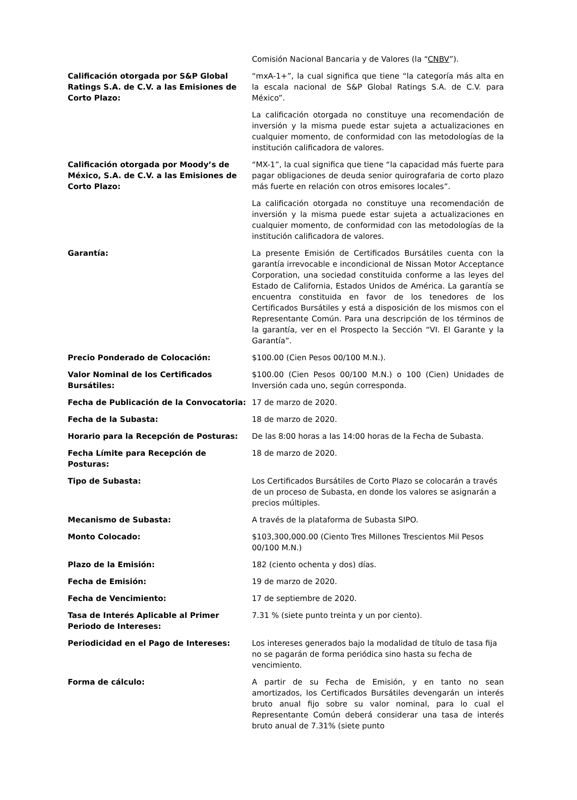| | Comisión Nacional Bancaria y de Valores (la “ CNBV ”). |
| Calificación otorgada por S&P Global Ratings S.A. de C.V. a las Emisiones de Corto Plazo: | “mxA-1+”, la cual significa que tiene “la categoría más alta en la escala nacional de S&P Global Ratings S.A. de C.V. para México”. La calificación otorgada no constituye una recomendación de inversión y la misma puede estar sujeta a actualizaciones en cualquier momento, de conformidad con las metodologías de la institución calificadora de valores. |
| Calificación otorgada por Moody’s de México, S.A. de C.V. a las Emisiones de Corto Plazo: | “MX-1”, la cual significa que tiene “la capacidad más fuerte para pagar obligaciones de deuda senior quirografaria de corto plazo más fuerte en relación con otros emisores locales”. La calificación otorgada no constituye una recomendación de inversión y la misma puede estar sujeta a actualizaciones en cualquier momento, de conformidad con las metodologías de la institución calificadora de valores. |
| Garantía: | La presente Emisión de Certificados Bursátiles cuenta con la garantía irrevocable e incondicional de Nissan Motor Acceptance Corporation, una sociedad constituida conforme a las leyes del Estado de California, Estados Unidos de América. La garantía se encuentra constituida en favor de los tenedores de los Certificados Bursátiles y está a disposición de los mismos con el Representante Común. Para una descripción de los términos de la garantía, ver en el Prospecto la Sección “VI. El Garante y la Garantía”. |
| Precio Ponderado de Colocación: | $100.00 (Cien Pesos 00/100 M.N.). |
| Valor Nominal de los Certificados Bursátiles: | $100.00 (Cien Pesos 00/100 M.N.) o 100 (Cien) Unidades de Inversión cada uno, según corresponda. |
| Fecha de Publicación de la Convocatoria: | 17 de marzo de 2020. |
| Fecha de la Subasta: | 18 de marzo de 2020. |
| Horario para la Recepción de Posturas: | De las 8:00 horas a las 14:00 horas de la Fecha de Subasta. |
| Fecha Límite para Recepción de Posturas: | 18 de marzo de 2020. |
| Tipo de Subasta: | Los Certificados Bursátiles de Corto Plazo se colocarán a través de un proceso de Subasta, en donde los valores se asignarán a precios múltiples. |
| Mecanismo de Subasta: | A través de la plataforma de Subasta SIPO. |
| Monto Colocado: | $103,300,000.00 (Ciento Tres Millones Trescientos Mil Pesos 00/100 M.N.) |
| Plazo de la Emisión: | 182 (ciento ochenta y dos) días. |
| Fecha de Emisión: | 19 de marzo de 2020. |
| Fecha de Vencimiento: | 17 de septiembre de 2020. |
| Tasa de Interés Aplicable al Primer Periodo de Intereses: | 7.31 % (siete punto treinta y un por ciento). |
| Periodicidad en el Pago de Intereses: | Los intereses generados bajo la modalidad de título de tasa fija no se pagarán de forma periódica sino hasta su fecha de vencimiento. |
| Forma de cálculo: | A partir de su Fecha de Emisión, y en tanto no sean amortizados, los Certificados Bursátiles devengarán un interés bruto anual fijo sobre su valor nominal, para lo cual el Representante Común deberá considerar una tasa de interés bruto anual de 7.31% (siete punto |